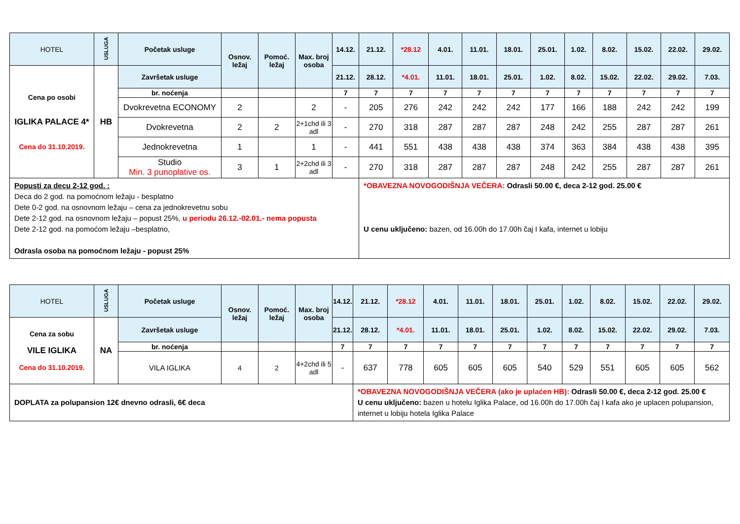| HOTEL | USLUGA | Početak usluge | Osnov. ležaj | Pomoć. ležaj | Max. broj osoba | 14.12. | 21.12. | *28.12 | 4.01. | 11.01. | 18.01. | 25.01. | 1.02. | 8.02. | 15.02. | 22.02. | 29.02. |
| --- | --- | --- | --- | --- | --- | --- | --- | --- | --- | --- | --- | --- | --- | --- | --- | --- | --- |
| Cena po osobi IGLIKA PALACE 4* Cena do 31.10.2019. | HB | Završetak usluge | | | | 21.12. | 28.12. | *4.01. | 11.01. | 18.01. | 25.01. | 1.02. | 8.02. | 15.02. | 22.02. | 29.02. | 7.03. |
| | | br. noćenja | | | | 7 | 7 | 7 | 7 | 7 | 7 | 7 | 7 | 7 | 7 | 7 | 7 |
| | | Dvokrevetna ECONOMY | 2 | | 2 | - | 205 | 276 | 242 | 242 | 242 | 177 | 166 | 188 | 242 | 242 | 199 |
| | | Dvokrevetna | 2 | 2 | 2+1chd ili 3 adl | - | 270 | 318 | 287 | 287 | 287 | 248 | 242 | 255 | 287 | 287 | 261 |
| | | Jednokrevetna | 1 | | 1 | - | 441 | 551 | 438 | 438 | 438 | 374 | 363 | 384 | 438 | 438 | 395 |
| | | Studio Min. 3 punoplative os. | 3 | 1 | 2+2chd ili 3 adl | - | 270 | 318 | 287 | 287 | 287 | 248 | 242 | 255 | 287 | 287 | 261 |
| Popusti za decu 2-12 god. : Deca do 2 god. na pomoćnom ležaju - besplatno Dete 0-2 god. na osnovnom ležaju – cena za jednokrevetnu sobu Dete 2-12 god. na osnovnom ležaju – popust 25%, u periodu 26.12.-02.01.- nema popusta Dete 2-12 god. na pomoćom ležaju –besplatno, Odrasla osoba na pomoćnom ležaju - popust 25% | | | | | | | *OBAVEZNA NOVOGODIŠNJA VEČERA: Odrasli 50.00 €, deca 2-12 god. 25.00 € U cenu uključeno: bazen, od 16.00h do 17.00h čaj I kafa, internet u lobiju | | | | | | | | | | |
| HOTEL | USLUGA | Početak usluge | Osnov. ležaj | Pomoć. ležaj | Max. broj osoba | 14.12. | 21.12. | *28.12 | 4.01. | 11.01. | 18.01. | 25.01. | 1.02. | 8.02. | 15.02. | 22.02. | 29.02. |
| --- | --- | --- | --- | --- | --- | --- | --- | --- | --- | --- | --- | --- | --- | --- | --- | --- | --- |
| Cena za sobu VILE IGLIKA Cena do 31.10.2019. | NA | Završetak usluge | | | | 21.12. | 28.12. | *4.01. | 11.01. | 18.01. | 25.01. | 1.02. | 8.02. | 15.02. | 22.02. | 29.02. | 7.03. |
| | | br. noćenja | | | | 7 | 7 | 7 | 7 | 7 | 7 | 7 | 7 | 7 | 7 | 7 | 7 |
| | | VILA IGLIKA | 4 | 2 | 4+2chd ili 5 adl | - | 637 | 778 | 605 | 605 | 605 | 540 | 529 | 551 | 605 | 605 | 562 |
| DOPLATA za polupansion 12€ dnevno odrasli, 6€ deca | | | | | | | *OBAVEZNA NOVOGODIŠNJA VEČERA (ako je uplaćen HB): Odrasli 50.00 €, deca 2-12 god. 25.00 € U cenu uključeno: bazen u hotelu Iglika Palace, od 16.00h do 17.00h čaj I kafa ako je uplacen polupansion, internet u lobiju hotela Iglika Palace | | | | | | | | | | |